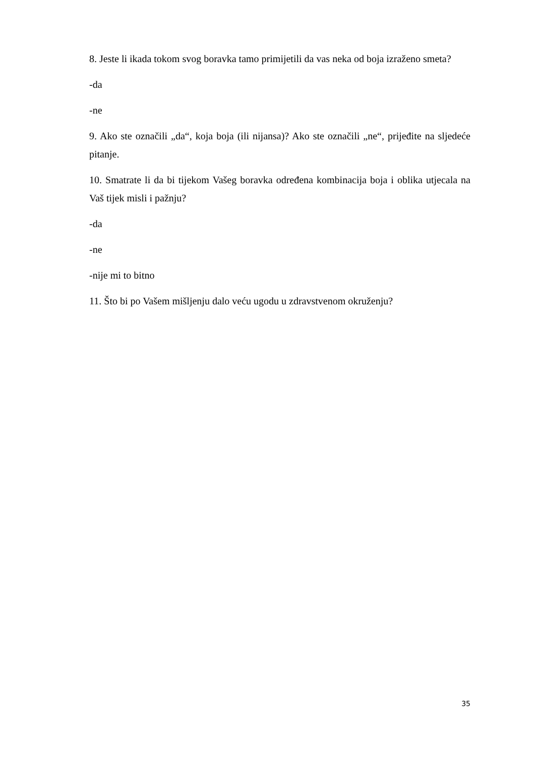8. Jeste li ikada tokom svog boravka tamo primijetili da vas neka od boja izraženo smeta?
-da
-ne
9. Ako ste označili „da“, koja boja (ili nijansa)? Ako ste označili „ne“, prijeđite na sljedeće pitanje.
10. Smatrate li da bi tijekom Vašeg boravka određena kombinacija boja i oblika utjecala na Vaš tijek misli i pažnju?
-da
-ne
-nije mi to bitno
11. Što bi po Vašem mišljenju dalo veću ugodu u zdravstvenom okruženju?
35